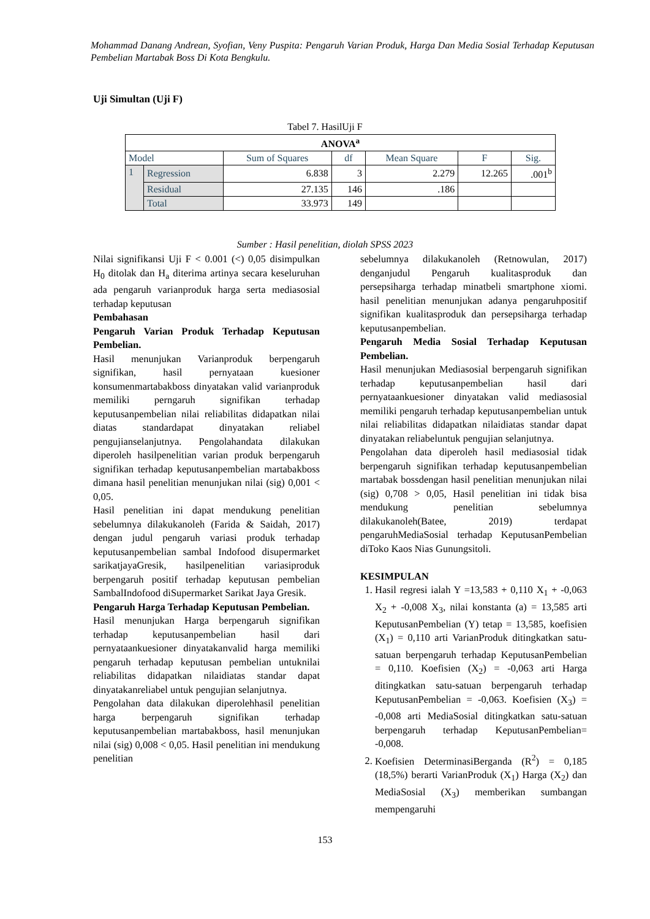Mohammad Danang Andrean, Syofian, Veny Puspita: Pengaruh Varian Produk, Harga Dan Media Sosial Terhadap Keputusan Pembelian Martabak Boss Di Kota Bengkulu.
Uji Simultan (Uji F)
Tabel 7. HasilUji F
| ANOVA<sup>a</sup> | | | | | | |
| --- | --- | --- | --- | --- | --- | --- |
| Model | | Sum of Squares | df | Mean Square | F | Sig. |
| 1 | Regression | 6.838 | 3 | 2.279 | 12.265 | .001<sup>b</sup> |
| | Residual | 27.135 | 146 | .186 | | |
| | Total | 33.973 | 149 | | | |
Sumber : Hasil penelitian, diolah SPSS 2023
Nilai signifikansi Uji F < 0.001 (<) 0,05 disimpulkan H<sub>0</sub> ditolak dan H<sub>a</sub> diterima artinya secara keseluruhan ada pengaruh varianproduk harga serta mediasosial terhadap keputusan
Pembahasan
Pengaruh Varian Produk Terhadap Keputusan Pembelian.
Hasil menunjukan Varianproduk berpengaruh signifikan, hasil pernyataan kuesioner konsumenmartabakboss dinyatakan valid varianproduk memiliki perngaruh signifikan terhadap keputusanpembelian nilai reliabilitas didapatkan nilai diatas standardapat dinyatakan reliabel pengujianselanjutnya. Pengolahandata dilakukan diperoleh hasilpenelitian varian produk berpengaruh signifikan terhadap keputusanpembelian martabakboss dimana hasil penelitian menunjukan nilai (sig) 0,001 < 0,05.
Hasil penelitian ini dapat mendukung penelitian sebelumnya dilakukanoleh (Farida & Saidah, 2017) dengan judul pengaruh variasi produk terhadap keputusanpembelian sambal Indofood disupermarket sarikatjayaGresik, hasilpenelitian variasiproduk berpengaruh positif terhadap keputusan pembelian SambalIndofood diSupermarket Sarikat Jaya Gresik.
Pengaruh Harga Terhadap Keputusan Pembelian.
Hasil menunjukan Harga berpengaruh signifikan terhadap keputusanpembelian hasil dari pernyataankuesioner dinyatakanvalid harga memiliki pengaruh terhadap keputusan pembelian untuknilai reliabilitas didapatkan nilaidiatas standar dapat dinyatakanreliabel untuk pengujian selanjutnya.
Pengolahan data dilakukan diperolehhasil penelitian harga berpengaruh signifikan terhadap keputusanpembelian martabakboss, hasil menunjukan nilai (sig) 0,008 < 0,05. Hasil penelitian ini mendukung penelitian
sebelumnya dilakukanoleh (Retnowulan, 2017) denganjudul Pengaruh kualitasproduk dan persepsiharga terhadap minatbeli smartphone xiomi. hasil penelitian menunjukan adanya pengaruhpositif signifikan kualitasproduk dan persepsiharga terhadap keputusanpembelian.
Pengaruh Media Sosial Terhadap Keputusan Pembelian.
Hasil menunjukan Mediasosial berpengaruh signifikan terhadap keputusanpembelian hasil dari pernyataankuesioner dinyatakan valid mediasosial memiliki pengaruh terhadap keputusanpembelian untuk nilai reliabilitas didapatkan nilaidiatas standar dapat dinyatakan reliabeluntuk pengujian selanjutnya.
Pengolahan data diperoleh hasil mediasosial tidak berpengaruh signifikan terhadap keputusanpembelian martabak bossdengan hasil penelitian menunjukan nilai (sig) 0,708 > 0,05, Hasil penelitian ini tidak bisa mendukung penelitian sebelumnya dilakukanoleh(Batee, 2019) terdapat pengaruhMediaSosial terhadap KeputusanPembelian diToko Kaos Nias Gunungsitoli.
KESIMPULAN
1. Hasil regresi ialah Y =13,583 + 0,110 X<sub>1</sub> + -0,063 X<sub>2</sub> + -0,008 X<sub>3</sub>, nilai konstanta (a) = 13,585 arti KeputusanPembelian (Y) tetap = 13,585, koefisien (X<sub>1</sub>) = 0,110 arti VarianProduk ditingkatkan satu-satuan berpengaruh terhadap KeputusanPembelian = 0,110. Koefisien (X<sub>2</sub>) = -0,063 arti Harga ditingkatkan satu-satuan berpengaruh terhadap KeputusanPembelian = -0,063. Koefisien (X<sub>3</sub>) = -0,008 arti MediaSosial ditingkatkan satu-satuan berpengaruh terhadap KeputusanPembelian= -0,008.
2. Koefisien DeterminasiBerganda (R<sup>2</sup>) = 0,185 (18,5%) berarti VarianProduk (X<sub>1</sub>) Harga (X<sub>2</sub>) dan MediaSosial (X<sub>3</sub>) memberikan sumbangan mempengaruhi
153